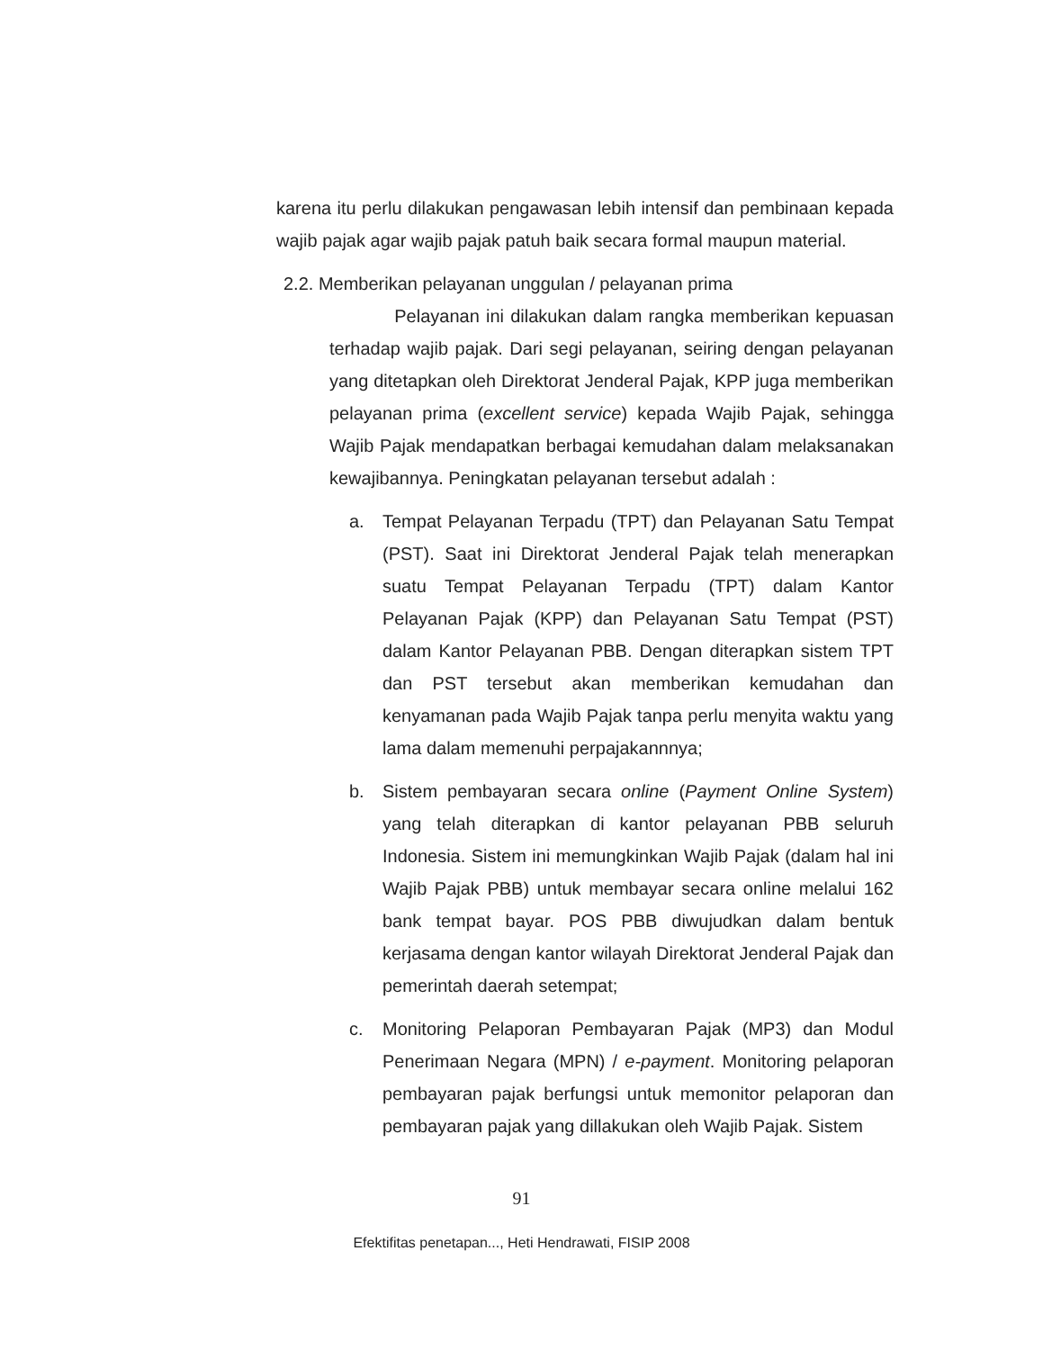karena itu perlu dilakukan pengawasan lebih intensif dan pembinaan kepada wajib pajak agar wajib pajak patuh baik secara formal maupun material.
2.2. Memberikan pelayanan unggulan / pelayanan prima
Pelayanan ini dilakukan dalam rangka memberikan kepuasan terhadap wajib pajak. Dari segi pelayanan, seiring dengan pelayanan yang ditetapkan oleh Direktorat Jenderal Pajak, KPP juga memberikan pelayanan prima (excellent service) kepada Wajib Pajak, sehingga Wajib Pajak mendapatkan berbagai kemudahan dalam melaksanakan kewajibannya. Peningkatan pelayanan tersebut adalah :
a. Tempat Pelayanan Terpadu (TPT) dan Pelayanan Satu Tempat (PST). Saat ini Direktorat Jenderal Pajak telah menerapkan suatu Tempat Pelayanan Terpadu (TPT) dalam Kantor Pelayanan Pajak (KPP) dan Pelayanan Satu Tempat (PST) dalam Kantor Pelayanan PBB. Dengan diterapkan sistem TPT dan PST tersebut akan memberikan kemudahan dan kenyamanan pada Wajib Pajak tanpa perlu menyita waktu yang lama dalam memenuhi perpajakannnya;
b. Sistem pembayaran secara online (Payment Online System) yang telah diterapkan di kantor pelayanan PBB seluruh Indonesia. Sistem ini memungkinkan Wajib Pajak (dalam hal ini Wajib Pajak PBB) untuk membayar secara online melalui 162 bank tempat bayar. POS PBB diwujudkan dalam bentuk kerjasama dengan kantor wilayah Direktorat Jenderal Pajak dan pemerintah daerah setempat;
c. Monitoring Pelaporan Pembayaran Pajak (MP3) dan Modul Penerimaan Negara (MPN) / e-payment. Monitoring pelaporan pembayaran pajak berfungsi untuk memonitor pelaporan dan pembayaran pajak yang dillakukan oleh Wajib Pajak. Sistem
91
Efektifitas penetapan..., Heti Hendrawati, FISIP 2008